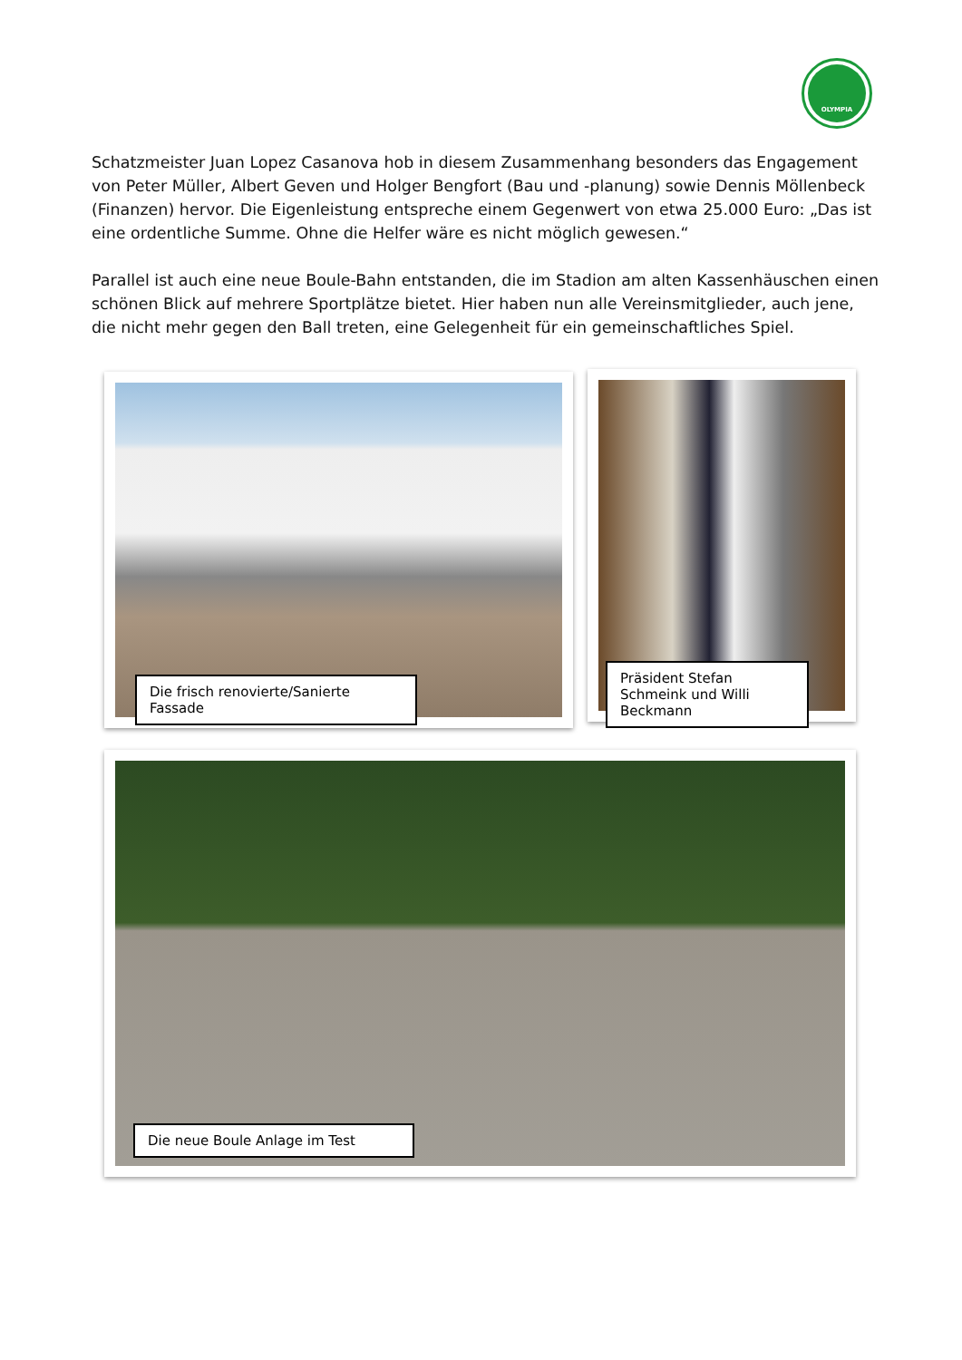OLYMPIA
Schatzmeister Juan Lopez Casanova hob in diesem Zusammenhang besonders das Engagement von Peter Müller, Albert Geven und Holger Bengfort (Bau und -planung) sowie Dennis Möllenbeck (Finanzen) hervor. Die Eigenleistung entspreche einem Gegenwert von etwa 25.000 Euro: „Das ist eine ordentliche Summe. Ohne die Helfer wäre es nicht möglich gewesen.“
Parallel ist auch eine neue Boule-Bahn entstanden, die im Stadion am alten Kassenhäuschen einen schönen Blick auf mehrere Sportplätze bietet. Hier haben nun alle Vereinsmitglieder, auch jene, die nicht mehr gegen den Ball treten, eine Gelegenheit für ein gemeinschaftliches Spiel.
Die frisch renovierte/Sanierte Fassade
Präsident Stefan Schmeink und Willi Beckmann
Die neue Boule Anlage im Test